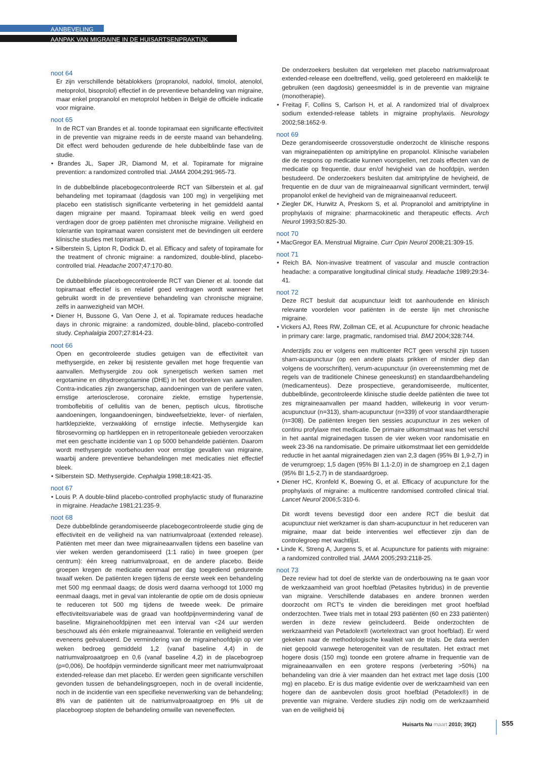AANBEVELING
AANPAK VAN MIGRAINE IN DE HUISARTSENPRAKTIJK
noot 64
Er zijn verschillende bètablokkers (propranolol, nadolol, timolol, atenolol, metoprolol, bisoprolol) effectief in de preventieve behandeling van migraine, maar enkel propranolol en metoprolol hebben in België de officiële indicatie voor migraine.
noot 65
In de RCT van Brandes et al. toonde topiramaat een significante effectiviteit in de preventie van migraine reeds in de eerste maand van behandeling. Dit effect werd behouden gedurende de hele dubbelblinde fase van de studie.
• Brandes JL, Saper JR, Diamond M, et al. Topiramate for migraine prevention: a randomized controlled trial. JAMA 2004;291:965-73.
In de dubbelblinde placebogecontroleerde RCT van Silberstein et al. gaf behandeling met topiramaat (dagdosis van 100 mg) in vergelijking met placebo een statistisch significante verbetering in het gemiddeld aantal dagen migraine per maand. Topiramaat bleek veilig en werd goed verdragen door de groep patiënten met chronische migraine. Veiligheid en tolerantie van topiramaat waren consistent met de bevindingen uit eerdere klinische studies met topiramaat.
• Silberstein S, Lipton R, Dodick D, et al. Efficacy and safety of topiramate for the treatment of chronic migraine: a randomized, double-blind, placebo-controlled trial. Headache 2007;47:170-80.
De dubbelblinde placebogecontroleerde RCT van Diener et al. toonde dat topiramaat effectief is en relatief goed verdragen wordt wanneer het gebruikt wordt in de preventieve behandeling van chronische migraine, zelfs in aanwezigheid van MOH.
• Diener H, Bussone G, Van Oene J, et al. Topiramate reduces headache days in chronic migraine: a randomized, double-blind, placebo-controlled study. Cephalalgia 2007;27:814-23.
noot 66
Open en gecontroleerde studies getuigen van de effectiviteit van methysergide, en zeker bij resistente gevallen met hoge frequentie van aanvallen. Methysergide zou ook synergetisch werken samen met ergotamine en dihydroergotamine (DHE) in het doorbreken van aanvallen. Contra-indicaties zijn zwangerschap, aandoeningen van de perifere vaten, ernstige arteriosclerose, coronaire ziekte, ernstige hypertensie, tromboflebitis of cellulitis van de benen, peptisch ulcus, fibrotische aandoeningen, longaandoeningen, bindweefselziekte, lever- of nierfalen, hartklepziekte, verzwakking of ernstige infectie. Methysergide kan fibrosevorming op hartkleppen en in retroperitoneale gebieden veroorzaken met een geschatte incidentie van 1 op 5000 behandelde patiënten. Daarom wordt methysergide voorbehouden voor ernstige gevallen van migraine, waarbij andere preventieve behandelingen met medicaties niet effectief bleek.
• Silberstein SD. Methysergide. Cephalgia 1998;18:421-35.
noot 67
• Louis P. A double-blind placebo-controlled prophylactic study of flunarazine in migraine. Headache 1981;21:235-9.
noot 68
Deze dubbelblinde gerandomiseerde placebogecontroleerde studie ging de effectiviteit en de veiligheid na van natriumvalproaat (extended release). Patiënten met meer dan twee migraineaanvallen tijdens een baseline van vier weken werden gerandomiseerd (1:1 ratio) in twee groepen (per centrum): één kreeg natriumvalproaat, en de andere placebo. Beide groepen kregen de medicatie eenmaal per dag toegediend gedurende twaalf weken. De patiënten kregen tijdens de eerste week een behandeling met 500 mg eenmaal daags; de dosis werd daarna verhoogd tot 1000 mg eenmaal daags, met in geval van intolerantie de optie om de dosis opnieuw te reduceren tot 500 mg tijdens de tweede week. De primaire effectiviteitsvariabele was de graad van hoofdpijnvermindering vanaf de baseline. Migrainehoofdpijnen met een interval van <24 uur werden beschouwd als één enkele migraineaanval. Tolerantie en veiligheid werden eveneens geëvalueerd. De vermindering van de migrainehoofdpijn op vier weken bedroeg gemiddeld 1,2 (vanaf baseline 4,4) in de natriumvalproaatgroep en 0,6 (vanaf baseline 4,2) in de placebogroep (p=0,006). De hoofdpijn verminderde significant meer met natriumvalproaat extended-release dan met placebo. Er werden geen significante verschillen gevonden tussen de behandelingsgroepen, noch in de overall incidentie, noch in de incidentie van een specifieke nevenwerking van de behandeling; 8% van de patiënten uit de natriumvalproaatgroep en 9% uit de placebogroep stopten de behandeling omwille van neveneffecten.
De onderzoekers besluiten dat vergeleken met placebo natriumvalproaat extended-release een doeltreffend, veilig, goed getolereerd en makkelijk te gebruiken (een dagdosis) geneesmiddel is in de preventie van migraine (monotherapie).
• Freitag F, Collins S, Carlson H, et al. A randomized trial of divalproex sodium extended-release tablets in migraine prophylaxis. Neurology 2002;58:1652-9.
noot 69
Deze gerandomiseerde crossoverstudie onderzocht de klinische respons van migrainepatiënten op amitriptyline en propanolol. Klinische variabelen die de respons op medicatie kunnen voorspellen, net zoals effecten van de medicatie op frequentie, duur en/of hevigheid van de hoofdpijn, werden bestudeerd. De onderzoekers besluiten dat amitriptyline de hevigheid, de frequentie en de duur van de migraineaanval significant vermindert, terwijl propanolol enkel de hevigheid van de migraineaanval reduceert.
• Ziegler DK, Hurwitz A, Preskorn S, et al. Propranolol and amitriptyline in prophylaxis of migraine: pharmacokinetic and therapeutic effects. Arch Neurol 1993;50:825-30.
noot 70
• MacGregor EA. Menstrual Migraine. Curr Opin Neurol 2008;21:309-15.
noot 71
• Reich BA. Non-invasive treatment of vascular and muscle contraction headache: a comparative longitudinal clinical study. Headache 1989;29:34-41.
noot 72
Deze RCT besluit dat acupunctuur leidt tot aanhoudende en klinisch relevante voordelen voor patiënten in de eerste lijn met chronische migraine.
• Vickers AJ, Rees RW, Zollman CE, et al. Acupuncture for chronic headache in primary care: large, pragmatic, randomised trial. BMJ 2004;328:744.
Anderzijds zou er volgens een multicenter RCT geen verschil zijn tussen sham-acupunctuur (op een andere plaats prikken of minder diep dan volgens de voorschriften), verum-acupunctuur (in overeenstemming met de regels van de traditionele Chinese geneeskunst) en standaardbehandeling (medicamenteus). Deze prospectieve, gerandomiseerde, multicenter, dubbelblinde, gecontroleerde klinische studie deelde patiënten die twee tot zes migraineaanvallen per maand hadden, willekeurig in voor verum-acupunctuur (n=313), sham-acupunctuur (n=339) of voor standaardtherapie (n=308). De patiënten kregen tien sessies acupunctuur in zes weken of continu profylaxe met medicatie. De primaire uitkomstmaat was het verschil in het aantal migrainedagen tussen de vier weken voor randomisatie en week 23-36 na randomisatie. De primaire uitkomstmaat liet een gemiddelde reductie in het aantal migrainedagen zien van 2,3 dagen (95% BI 1,9-2,7) in de verumgroep; 1,5 dagen (95% BI 1,1-2,0) in de shamgroep en 2,1 dagen (95% BI 1,5-2,7) in de standaardgroep.
• Diener HC, Kronfeld K, Boewing G, et al. Efficacy of acupuncture for the prophylaxis of migraine: a multicentre randomised controlled clinical trial. Lancet Neurol 2006;5:310-6.
Dit wordt tevens bevestigd door een andere RCT die besluit dat acupunctuur niet werkzamer is dan sham-acupunctuur in het reduceren van migraine, maar dat beide interventies wel effectiever zijn dan de controlegroep met wachtlijst.
• Linde K, Streng A, Jurgens S, et al. Acupuncture for patients with migraine: a randomized controlled trial. JAMA 2005;293:2118-25.
noot 73
Deze review had tot doel de sterkte van de onderbouwing na te gaan voor de werkzaamheid van groot hoefblad (Petasites hybridus) in de preventie van migraine. Verschillende databases en andere bronnen werden doorzocht om RCT's te vinden die bereidingen met groot hoefblad onderzochten. Twee trials met in totaal 293 patiënten (60 en 233 patiënten) werden in deze review geïncludeerd. Beide onderzochten de werkzaamheid van Petadolex® (wortelextract van groot hoefblad). Er werd gekeken naar de methodologische kwaliteit van de trials. De data werden niet gepoold vanwege heterogeniteit van de resultaten. Het extract met hogere dosis (150 mg) toonde een grotere afname in frequentie van de migraineaanvallen en een grotere respons (verbetering >50%) na behandeling van drie à vier maanden dan het extract met lage dosis (100 mg) en placebo. Er is dus matige evidentie over de werkzaamheid van een hogere dan de aanbevolen dosis groot hoefblad (Petadolex®) in de preventie van migraine. Verdere studies zijn nodig om de werkzaamheid van en de veiligheid bij
Huisarts Nu maart 2010; 39(2) S55